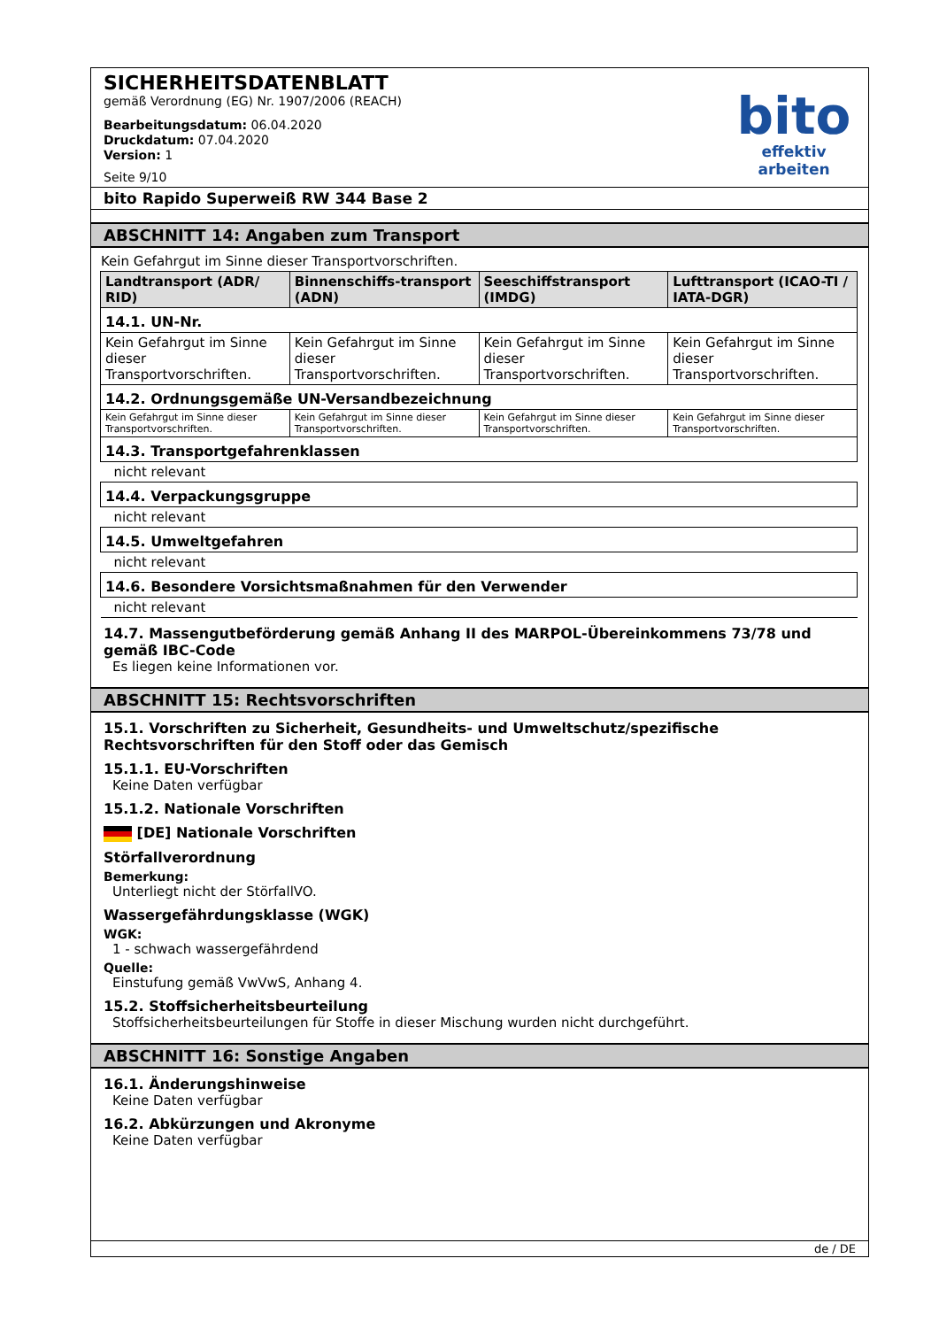SICHERHEITSDATENBLATT
gemäß Verordnung (EG) Nr. 1907/2006 (REACH)
Bearbeitungsdatum: 06.04.2020
Druckdatum: 07.04.2020
Version: 1
Seite 9/10
bito
effektiv arbeiten
bito Rapido Superweiß RW 344 Base 2
ABSCHNITT 14: Angaben zum Transport
Kein Gefahrgut im Sinne dieser Transportvorschriften.
| Landtransport (ADR/ RID) | Binnenschiffs-transport (ADN) | Seeschiffstransport (IMDG) | Lufttransport (ICAO-TI / IATA-DGR) |
| --- | --- | --- | --- |
| 14.1. UN-Nr. | | | |
| Kein Gefahrgut im Sinne dieser Transportvorschriften. | Kein Gefahrgut im Sinne dieser Transportvorschriften. | Kein Gefahrgut im Sinne dieser Transportvorschriften. | Kein Gefahrgut im Sinne dieser Transportvorschriften. |
| 14.2. Ordnungsgemäße UN-Versandbezeichnung | | | |
| Kein Gefahrgut im Sinne dieser Transportvorschriften. | Kein Gefahrgut im Sinne dieser Transportvorschriften. | Kein Gefahrgut im Sinne dieser Transportvorschriften. | Kein Gefahrgut im Sinne dieser Transportvorschriften. |
| 14.3. Transportgefahrenklassen | | | |
| nicht relevant | | | |
| 14.4. Verpackungsgruppe | | | |
| nicht relevant | | | |
| 14.5. Umweltgefahren | | | |
| nicht relevant | | | |
| 14.6. Besondere Vorsichtsmaßnahmen für den Verwender | | | |
| nicht relevant | | | |
14.7. Massengutbeförderung gemäß Anhang II des MARPOL-Übereinkommens 73/78 und gemäß IBC-Code
Es liegen keine Informationen vor.
ABSCHNITT 15: Rechtsvorschriften
15.1. Vorschriften zu Sicherheit, Gesundheits- und Umweltschutz/spezifische Rechtsvorschriften für den Stoff oder das Gemisch
15.1.1. EU-Vorschriften
Keine Daten verfügbar
15.1.2. Nationale Vorschriften
[DE] Nationale Vorschriften
Störfallverordnung
Bemerkung:
Unterliegt nicht der StörfallVO.
Wassergefährdungsklasse (WGK)
WGK:
1 - schwach wassergefährdend
Quelle:
Einstufung gemäß VwVwS, Anhang 4.
15.2. Stoffsicherheitsbeurteilung
Stoffsicherheitsbeurteilungen für Stoffe in dieser Mischung wurden nicht durchgeführt.
ABSCHNITT 16: Sonstige Angaben
16.1. Änderungshinweise
Keine Daten verfügbar
16.2. Abkürzungen und Akronyme
Keine Daten verfügbar
de / DE